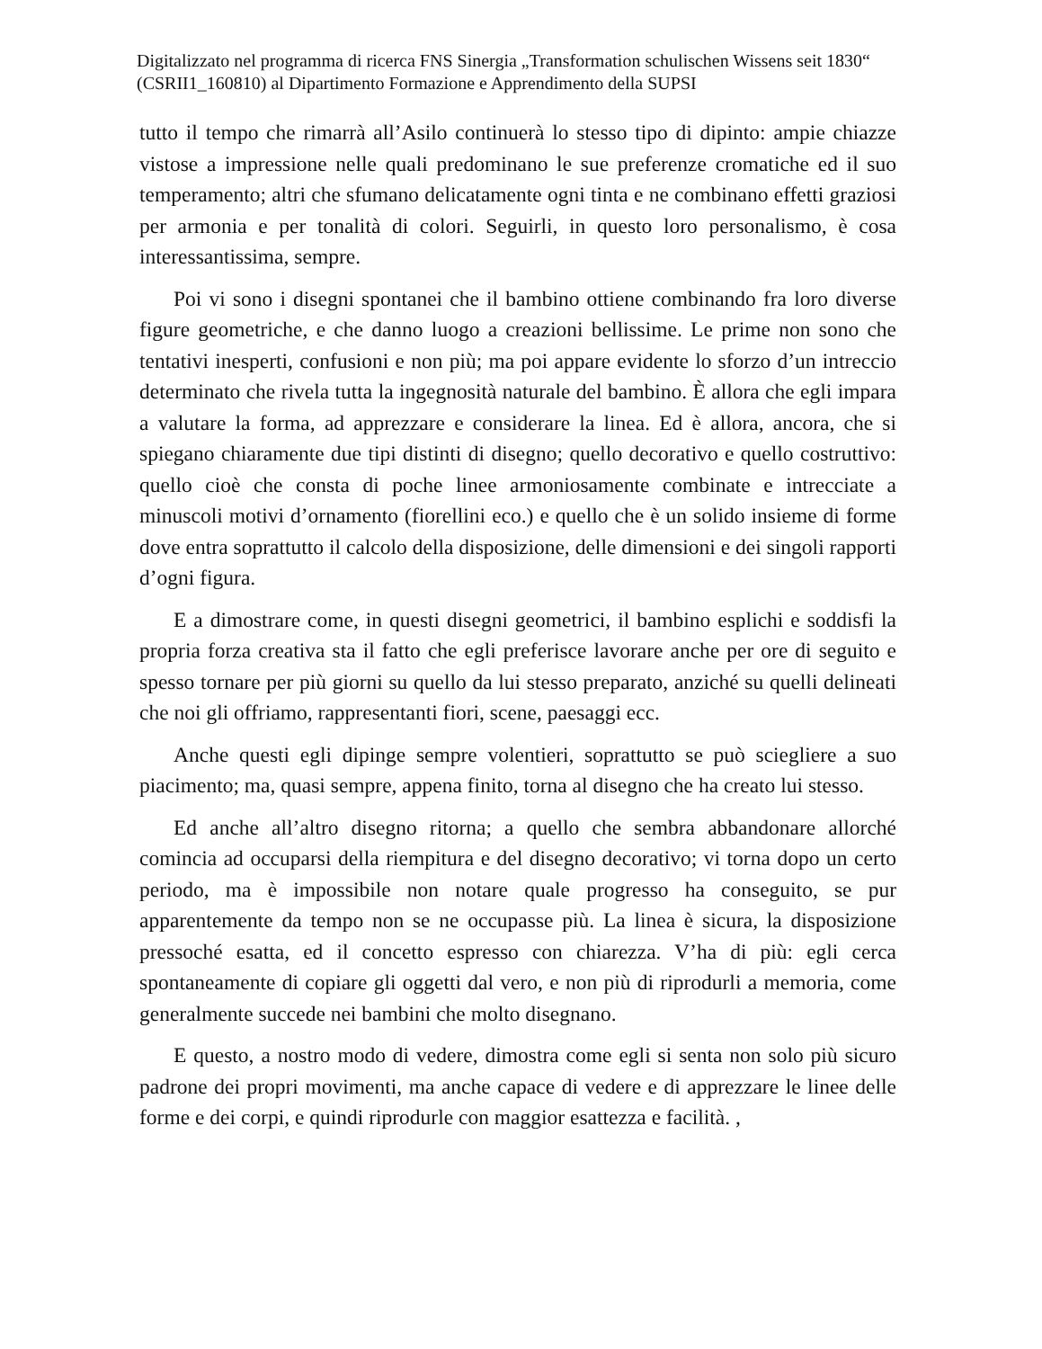Digitalizzato nel programma di ricerca FNS Sinergia „Transformation schulischen Wissens seit 1830“ (CSRII1_160810) al Dipartimento Formazione e Apprendimento della SUPSI
tutto il tempo che rimarrà all’Asilo continuerà lo stesso tipo di dipinto: ampie chiazze vistose a impressione nelle quali predominano le sue preferenze cromatiche ed il suo temperamento; altri che sfumano delicatamente ogni tinta e ne combinano effetti graziosi per armonia e per tonalità di colori. Seguirli, in questo loro personalismo, è cosa interessantissima, sempre.
Poi vi sono i disegni spontanei che il bambino ottiene combinando fra loro diverse figure geometriche, e che danno luogo a creazioni bellissime. Le prime non sono che tentativi inesperti, confusioni e non più; ma poi appare evidente lo sforzo d’un intreccio determinato che rivela tutta la ingegnosità naturale del bambino. È allora che egli impara a valutare la forma, ad apprezzare e considerare la linea. Ed è allora, ancora, che si spiegano chiaramente due tipi distinti di disegno; quello decorativo e quello costruttivo: quello cioè che consta di poche linee armoniosamente combinate e intrecciate a minuscoli motivi d’ornamento (fiorellini eco.) e quello che è un solido insieme di forme dove entra soprattutto il calcolo della disposizione, delle dimensioni e dei singoli rapporti d’ogni figura.
E a dimostrare come, in questi disegni geometrici, il bambino esplichi e soddisfi la propria forza creativa sta il fatto che egli preferisce lavorare anche per ore di seguito e spesso tornare per più giorni su quello da lui stesso preparato, anziché su quelli delineati che noi gli offriamo, rappresentanti fiori, scene, paesaggi ecc.
Anche questi egli dipinge sempre volentieri, soprattutto se può sciegliere a suo piacimento; ma, quasi sempre, appena finito, torna al disegno che ha creato lui stesso.
Ed anche all’altro disegno ritorna; a quello che sembra abbandonare allorché comincia ad occuparsi della riempitura e del disegno decorativo; vi torna dopo un certo periodo, ma è impossibile non notare quale progresso ha conseguito, se pur apparentemente da tempo non se ne occupasse più. La linea è sicura, la disposizione pressoché esatta, ed il concetto espresso con chiarezza. V’ha di più: egli cerca spontaneamente di copiare gli oggetti dal vero, e non più di riprodurli a memoria, come generalmente succede nei bambini che molto disegnano.
E questo, a nostro modo di vedere, dimostra come egli si senta non solo più sicuro padrone dei propri movimenti, ma anche capace di vedere e di apprezzare le linee delle forme e dei corpi, e quindi riprodurle con maggior esattezza e facilità. ,